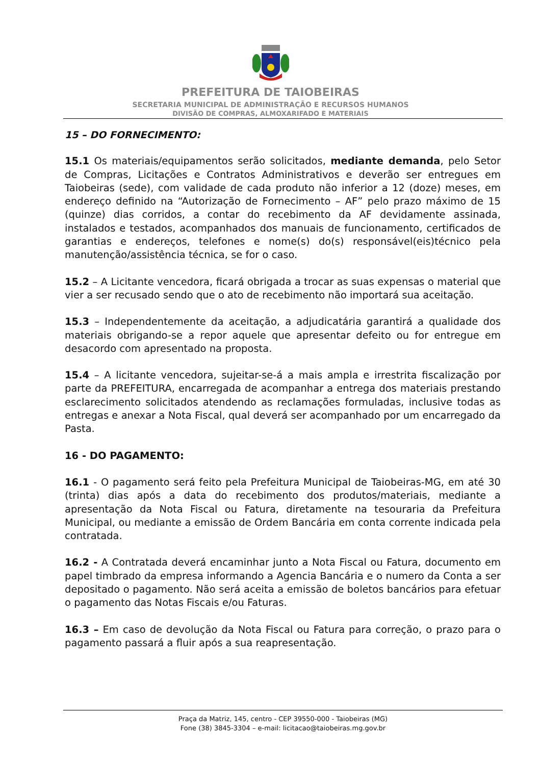PREFEITURA DE TAIOBEIRAS
SECRETARIA MUNICIPAL DE ADMINISTRAÇÃO E RECURSOS HUMANOS
DIVISÃO DE COMPRAS, ALMOXARIFADO E MATERIAIS
15 – DO FORNECIMENTO:
15.1 Os materiais/equipamentos serão solicitados, mediante demanda, pelo Setor de Compras, Licitações e Contratos Administrativos e deverão ser entregues em Taiobeiras (sede), com validade de cada produto não inferior a 12 (doze) meses, em endereço definido na “Autorização de Fornecimento – AF” pelo prazo máximo de 15 (quinze) dias corridos, a contar do recebimento da AF devidamente assinada, instalados e testados, acompanhados dos manuais de funcionamento, certificados de garantias e endereços, telefones e nome(s) do(s) responsável(eis)técnico pela manutenção/assistência técnica, se for o caso.
15.2 – A Licitante vencedora, ficará obrigada a trocar as suas expensas o material que vier a ser recusado sendo que o ato de recebimento não importará sua aceitação.
15.3 – Independentemente da aceitação, a adjudicatária garantirá a qualidade dos materiais obrigando-se a repor aquele que apresentar defeito ou for entregue em desacordo com apresentado na proposta.
15.4 – A licitante vencedora, sujeitar-se-á a mais ampla e irrestrita fiscalização por parte da PREFEITURA, encarregada de acompanhar a entrega dos materiais prestando esclarecimento solicitados atendendo as reclamações formuladas, inclusive todas as entregas e anexar a Nota Fiscal, qual deverá ser acompanhado por um encarregado da Pasta.
16 - DO PAGAMENTO:
16.1 - O pagamento será feito pela Prefeitura Municipal de Taiobeiras-MG, em até 30 (trinta) dias após a data do recebimento dos produtos/materiais, mediante a apresentação da Nota Fiscal ou Fatura, diretamente na tesouraria da Prefeitura Municipal, ou mediante a emissão de Ordem Bancária em conta corrente indicada pela contratada.
16.2 - A Contratada deverá encaminhar junto a Nota Fiscal ou Fatura, documento em papel timbrado da empresa informando a Agencia Bancária e o numero da Conta a ser depositado o pagamento. Não será aceita a emissão de boletos bancários para efetuar o pagamento das Notas Fiscais e/ou Faturas.
16.3 – Em caso de devolução da Nota Fiscal ou Fatura para correção, o prazo para o pagamento passará a fluir após a sua reapresentação.
Praça da Matriz, 145, centro - CEP 39550-000 - Taiobeiras (MG)
Fone (38) 3845-3304 – e-mail: licitacao@taiobeiras.mg.gov.br